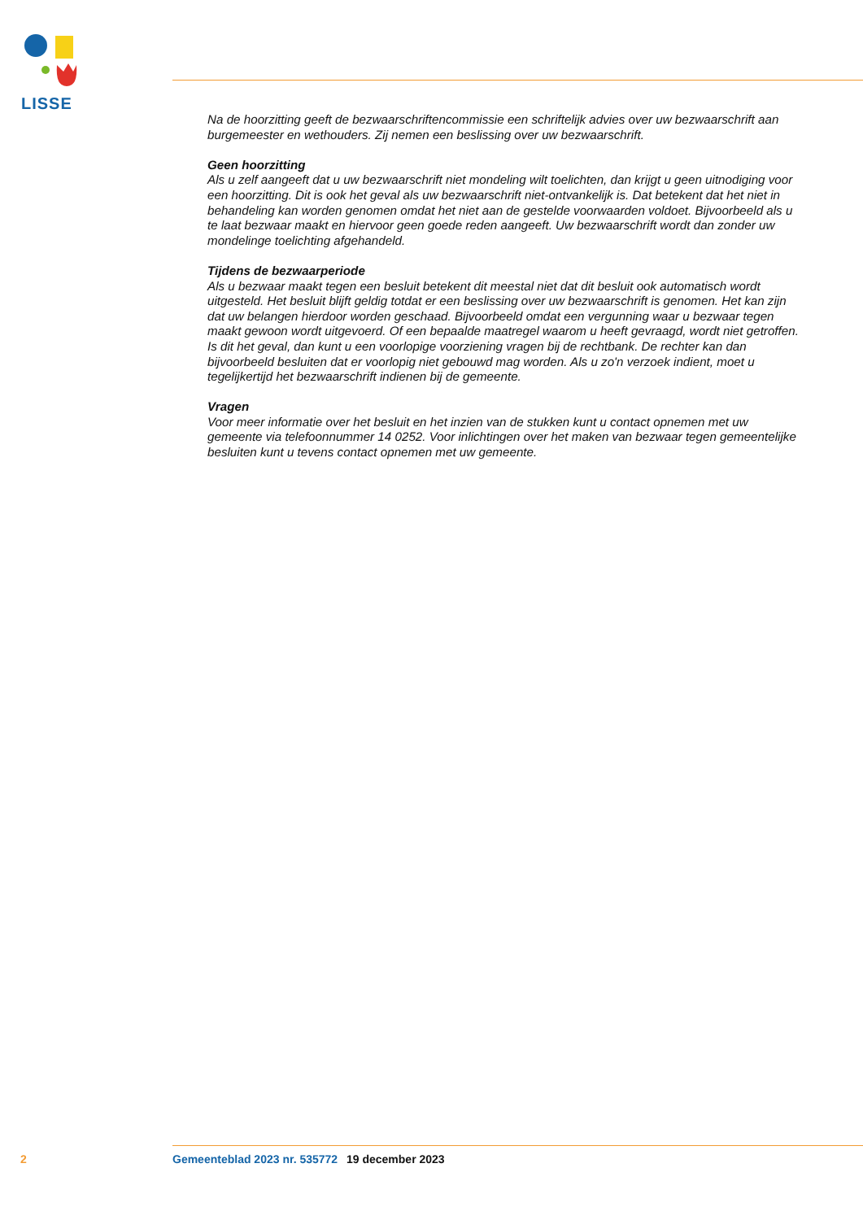LISSE
Na de hoorzitting geeft de bezwaarschriftencommissie een schriftelijk advies over uw bezwaarschrift aan burgemeester en wethouders. Zij nemen een beslissing over uw bezwaarschrift.
Geen hoorzitting
Als u zelf aangeeft dat u uw bezwaarschrift niet mondeling wilt toelichten, dan krijgt u geen uitnodiging voor een hoorzitting. Dit is ook het geval als uw bezwaarschrift niet-ontvankelijk is. Dat betekent dat het niet in behandeling kan worden genomen omdat het niet aan de gestelde voorwaarden voldoet. Bijvoorbeeld als u te laat bezwaar maakt en hiervoor geen goede reden aangeeft. Uw bezwaarschrift wordt dan zonder uw mondelinge toelichting afgehandeld.
Tijdens de bezwaarperiode
Als u bezwaar maakt tegen een besluit betekent dit meestal niet dat dit besluit ook automatisch wordt uitgesteld. Het besluit blijft geldig totdat er een beslissing over uw bezwaarschrift is genomen. Het kan zijn dat uw belangen hierdoor worden geschaad. Bijvoorbeeld omdat een vergunning waar u bezwaar tegen maakt gewoon wordt uitgevoerd. Of een bepaalde maatregel waarom u heeft gevraagd, wordt niet getroffen. Is dit het geval, dan kunt u een voorlopige voorziening vragen bij de rechtbank. De rechter kan dan bijvoorbeeld besluiten dat er voorlopig niet gebouwd mag worden. Als u zo'n verzoek indient, moet u tegelijkertijd het bezwaarschrift indienen bij de gemeente.
Vragen
Voor meer informatie over het besluit en het inzien van de stukken kunt u contact opnemen met uw gemeente via telefoonnummer 14 0252. Voor inlichtingen over het maken van bezwaar tegen gemeentelijke besluiten kunt u tevens contact opnemen met uw gemeente.
2 Gemeenteblad 2023 nr. 535772 19 december 2023